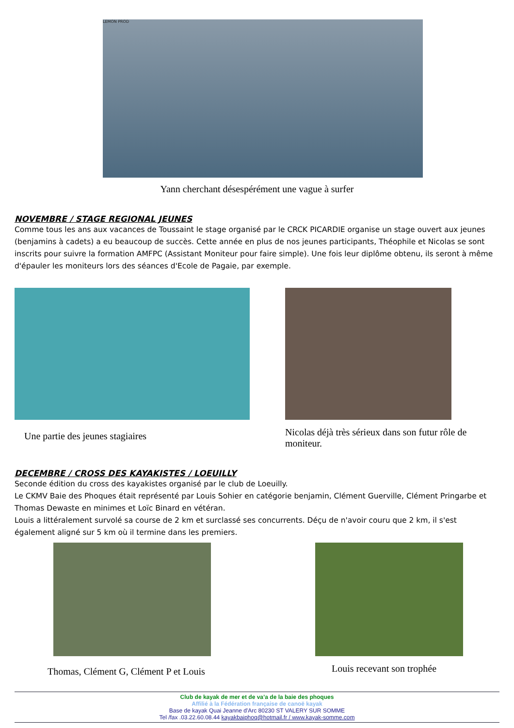LEMON PROD
Yann cherchant désespérément une vague à surfer
NOVEMBRE / STAGE REGIONAL JEUNES
Comme tous les ans aux vacances de Toussaint le stage organisé par le CRCK PICARDIE organise un stage ouvert aux jeunes (benjamins à cadets) a eu beaucoup de succès. Cette année en plus de nos jeunes participants, Théophile et Nicolas se sont inscrits pour suivre la formation AMFPC (Assistant Moniteur pour faire simple). Une fois leur diplôme obtenu, ils seront à même d'épauler les moniteurs lors des séances d'Ecole de Pagaie, par exemple.
Une partie des jeunes stagiaires
Nicolas déjà très sérieux dans son futur rôle de moniteur.
DECEMBRE / CROSS DES KAYAKISTES / LOEUILLY
Seconde édition du cross des kayakistes organisé par le club de Loeuilly.
Le CKMV Baie des Phoques était représenté par Louis Sohier en catégorie benjamin, Clément Guerville, Clément Pringarbe et Thomas Dewaste en minimes et Loïc Binard en vétéran.
Louis a littéralement survolé sa course de 2 km et surclassé ses concurrents. Déçu de n'avoir couru que 2 km, il s'est également aligné sur 5 km où il termine dans les premiers.
Thomas, Clément G, Clément P et Louis
Louis recevant son trophée
Club de kayak de mer et de va’a de la baie des phoques
Affilié à la Fédération française de canoë kayak
Base de kayak Quai Jeanne d'Arc 80230 ST VALERY SUR SOMME
Tel /fax .03.22.60.08.44 kayakbaiphoq@hotmail.fr / www.kayak-somme.com